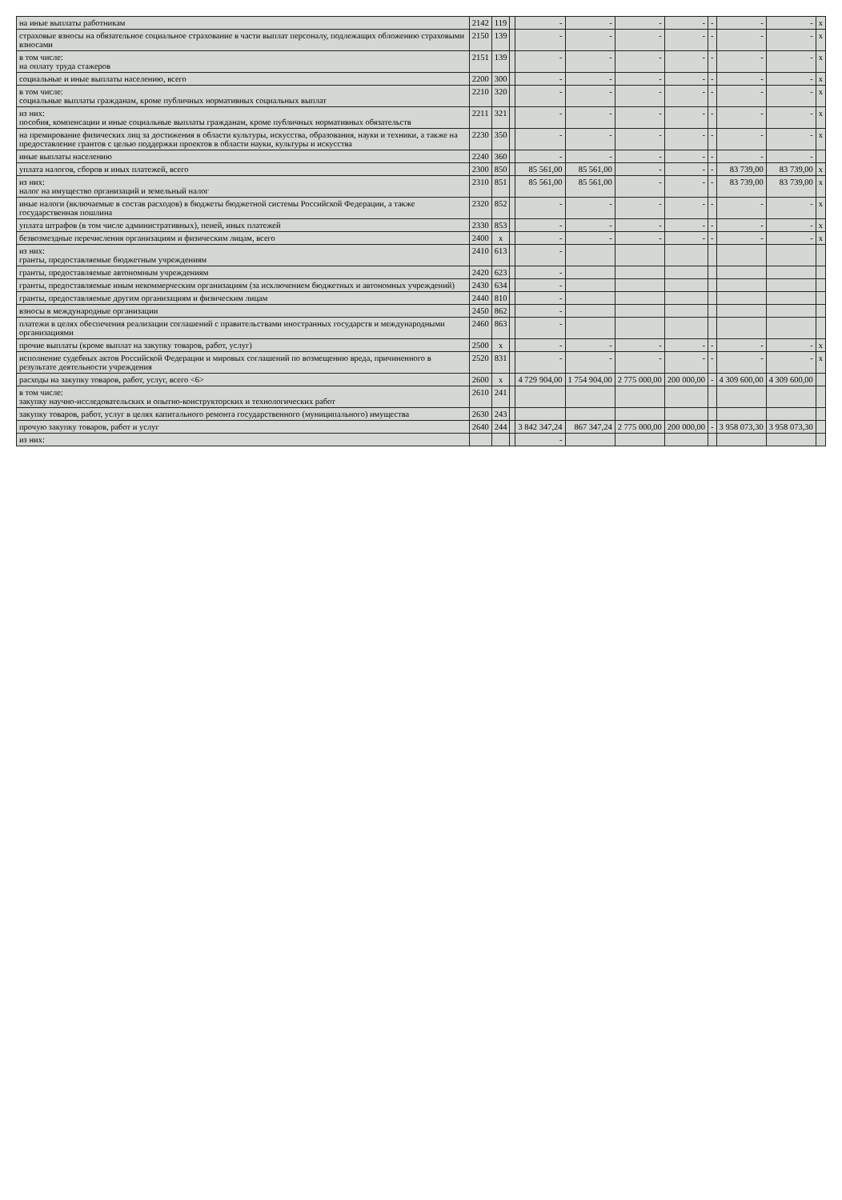| на иные выплаты работникам | 2142 | 119 | | - | - | - | - | - | - | - | x |
| страховые взносы на обязательное социальное страхование в части выплат персоналу, подлежащих обложению страховыми взносами | 2150 | 139 | | - | - | - | - | - | - | - | x |
| в том числе: на оплату труда стажеров | 2151 | 139 | | - | - | - | - | - | - | - | x |
| социальные и иные выплаты населению, всего | 2200 | 300 | | - | - | - | - | - | - | - | x |
| в том числе: социальные выплаты гражданам, кроме публичных нормативных социальных выплат | 2210 | 320 | | - | - | - | - | - | - | - | x |
| из них: пособия, компенсации и иные социальные выплаты гражданам, кроме публичных нормативных обязательств | 2211 | 321 | | - | - | - | - | - | - | - | x |
| на премирование физических лиц за достижения в области культуры, искусства, образования, науки и техники, а также на предоставление грантов с целью поддержки проектов в области науки, культуры и искусства | 2230 | 350 | | - | - | - | - | - | - | - | x |
| иные выплаты населению | 2240 | 360 | | - | - | - | - | - | - | - | |
| уплата налогов, сборов и иных платежей, всего | 2300 | 850 | | 85 561,00 | 85 561,00 | - | - | - | 83 739,00 | 83 739,00 | x |
| из них: налог на имущество организаций и земельный налог | 2310 | 851 | | 85 561,00 | 85 561,00 | - | - | - | 83 739,00 | 83 739,00 | x |
| иные налоги (включаемые в состав расходов) в бюджеты бюджетной системы Российской Федерации, а также государственная пошлина | 2320 | 852 | | - | - | - | - | - | - | - | x |
| уплата штрафов (в том числе административных), пеней, иных платежей | 2330 | 853 | | - | - | - | - | - | - | - | x |
| безвозмездные перечисления организациям и физическим лицам, всего | 2400 | x | | - | - | - | - | - | - | - | x |
| из них: гранты, предоставляемые бюджетным учреждениям | 2410 | 613 | | - | | | | | | | |
| гранты, предоставляемые автономным учреждениям | 2420 | 623 | | - | | | | | | | |
| гранты, предоставляемые иным некоммерческим организациям (за исключением бюджетных и автономных учреждений) | 2430 | 634 | | - | | | | | | | |
| гранты, предоставляемые другим организациям и физическим лицам | 2440 | 810 | | - | | | | | | | |
| взносы в международные организации | 2450 | 862 | | - | | | | | | | |
| платежи в целях обеспечения реализации соглашений с правительствами иностранных государств и международными организациями | 2460 | 863 | | - | | | | | | | |
| прочие выплаты (кроме выплат на закупку товаров, работ, услуг) | 2500 | x | | - | - | - | - | - | - | - | x |
| исполнение судебных актов Российской Федерации и мировых соглашений по возмещению вреда, причиненного в результате деятельности учреждения | 2520 | 831 | | - | - | - | - | - | - | - | x |
| расходы на закупку товаров, работ, услуг, всего <6> | 2600 | x | | 4 729 904,00 | 1 754 904,00 | 2 775 000,00 | 200 000,00 | - | 4 309 600,00 | 4 309 600,00 | |
| в том числе: закупку научно-исследовательских и опытно-конструкторских и технологических работ | 2610 | 241 | | | | | | | | | |
| закупку товаров, работ, услуг в целях капитального ремонта государственного (муниципального) имущества | 2630 | 243 | | | | | | | | | |
| прочую закупку товаров, работ и услуг | 2640 | 244 | | 3 842 347,24 | 867 347,24 | 2 775 000,00 | 200 000,00 | - | 3 958 073,30 | 3 958 073,30 | |
| из них: | | | | - | | | | | | | |